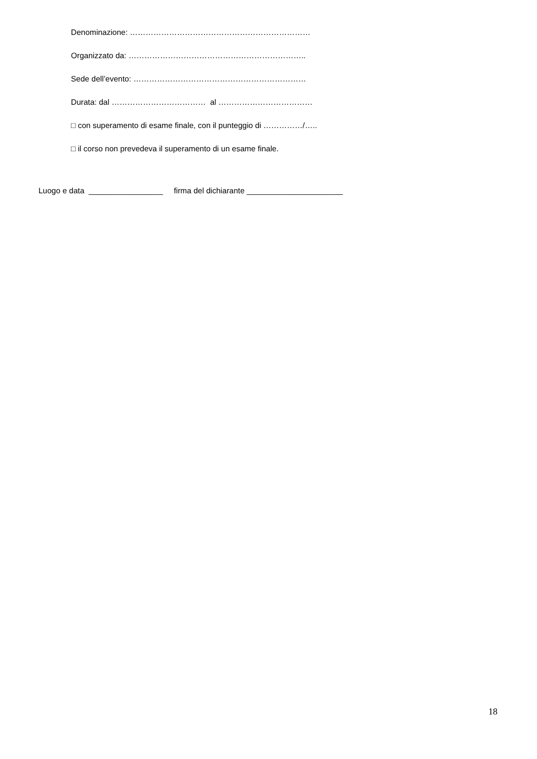Denominazione: ……………………………………………………………
Organizzato da: …………………………………………………………..
Sede dell’evento: …………………………………………………………
Durata: dal ……………………………… al ………………………………
□ con superamento di esame finale, con il punteggio di ……………/…..
□ il corso non prevedeva il superamento di un esame finale.
Luogo e data _________________ firma del dichiarante ______________________
18